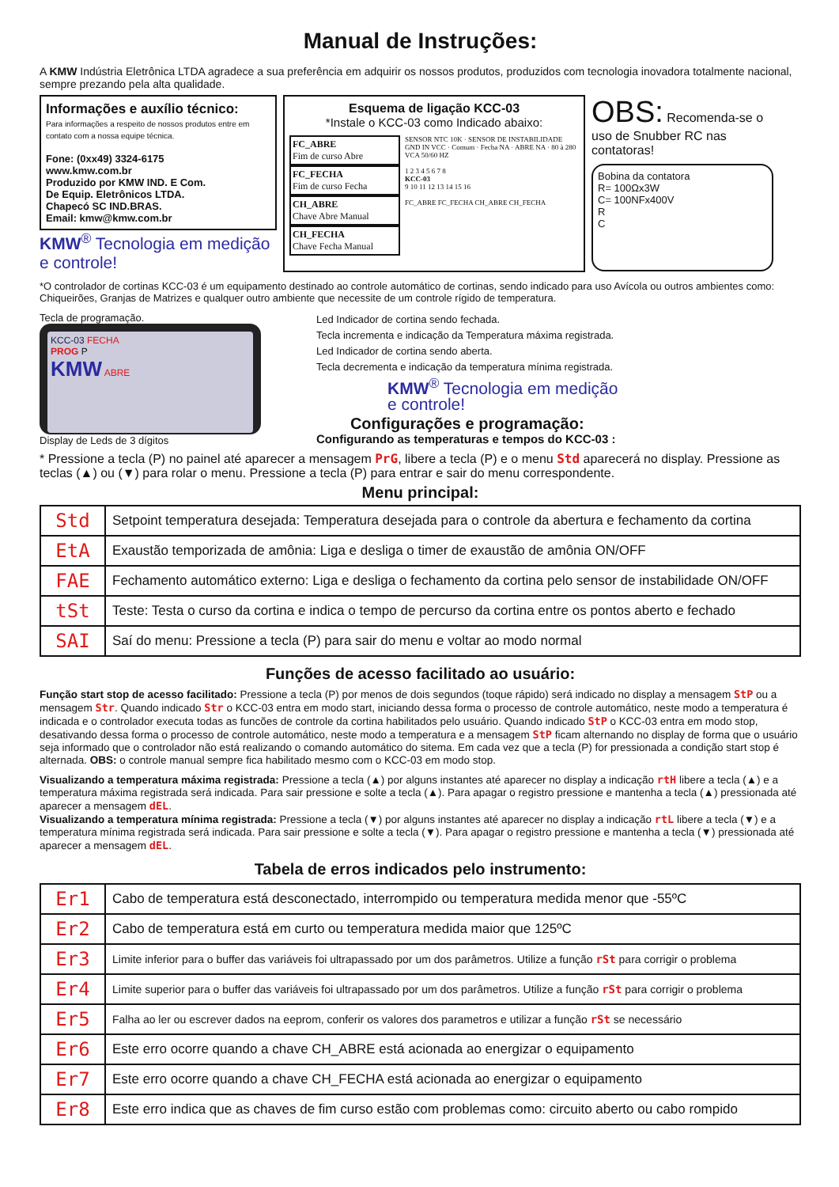Manual de Instruções:
A KMW Indústria Eletrônica LTDA agradece a sua preferência em adquirir os nossos produtos, produzidos com tecnologia inovadora totalmente nacional, sempre prezando pela alta qualidade.
Informações e auxílio técnico:
Para informações a respeito de nossos produtos entre em contato com a nossa equipe técnica.
Fone: (0xx49) 3324-6175
www.kmw.com.br
Produzido por KMW IND. E Com.
De Equip. Eletrônicos LTDA.
Chapecó SC IND.BRAS.
Email: kmw@kmw.com.br
KMW<sup>®</sup> Tecnologia em medição e controle!
Esquema de ligação KCC-03
*Instale o KCC-03 como Indicado abaixo:
FC_ABRE
Fim de curso Abre
FC_FECHA
Fim de curso Fecha
CH_ABRE
Chave Abre Manual
CH_FECHA
Chave Fecha Manual
SENSOR NTC 10K · SENSOR DE INSTABILIDADE GND IN VCC · Comum · Fecha NA · ABRE NA · 80 à 280 VCA 50/60 HZ
1 2 3 4 5 6 7 8
KCC-03
9 10 11 12 13 14 15 16
FC_ABRE FC_FECHA CH_ABRE CH_FECHA
OBS: Recomenda-se o uso de Snubber RC nas contatoras!
Bobina da contatora
R= 100Ωx3W
C= 100NFx400V
R
C
*O controlador de cortinas KCC-03 é um equipamento destinado ao controle automático de cortinas, sendo indicado para uso Avícola ou outros ambientes como: Chiqueirões, Granjas de Matrizes e qualquer outro ambiente que necessite de um controle rígido de temperatura.
Tecla de programação.
KCC-03 FECHA
PROG P
KMW ABRE
Display de Leds de 3 dígitos
Led Indicador de cortina sendo fechada.
Tecla incrementa e indicação da Temperatura máxima registrada.
Led Indicador de cortina sendo aberta.
Tecla decrementa e indicação da temperatura mínima registrada.
KMW<sup>®</sup> Tecnologia em medição
e controle!
Configurações e programação:
Configurando as temperaturas e tempos do KCC-03 :
* Pressione a tecla (P) no painel até aparecer a mensagem PrG, libere a tecla (P) e o menu Std aparecerá no display. Pressione as teclas (▲) ou (▼) para rolar o menu. Pressione a tecla (P) para entrar e sair do menu correspondente.
Menu principal:
| Std | Setpoint temperatura desejada: Temperatura desejada para o controle da abertura e fechamento da cortina |
| EtA | Exaustão temporizada de amônia: Liga e desliga o timer de exaustão de amônia ON/OFF |
| FAE | Fechamento automático externo: Liga e desliga o fechamento da cortina pelo sensor de instabilidade ON/OFF |
| tSt | Teste: Testa o curso da cortina e indica o tempo de percurso da cortina entre os pontos aberto e fechado |
| SAI | Saí do menu: Pressione a tecla (P) para sair do menu e voltar ao modo normal |
Funções de acesso facilitado ao usuário:
Função start stop de acesso facilitado: Pressione a tecla (P) por menos de dois segundos (toque rápido) será indicado no display a mensagem StP ou a mensagem Str. Quando indicado Str o KCC-03 entra em modo start, iniciando dessa forma o processo de controle automático, neste modo a temperatura é indicada e o controlador executa todas as funcões de controle da cortina habilitados pelo usuário. Quando indicado StP o KCC-03 entra em modo stop, desativando dessa forma o processo de controle automático, neste modo a temperatura e a mensagem StP ficam alternando no display de forma que o usuário seja informado que o controlador não está realizando o comando automático do sitema. Em cada vez que a tecla (P) for pressionada a condição start stop é alternada. OBS: o controle manual sempre fica habilitado mesmo com o KCC-03 em modo stop.
Visualizando a temperatura máxima registrada: Pressione a tecla (▲) por alguns instantes até aparecer no display a indicação rtH libere a tecla (▲) e a temperatura máxima registrada será indicada. Para sair pressione e solte a tecla (▲). Para apagar o registro pressione e mantenha a tecla (▲) pressionada até aparecer a mensagem dEL.
Visualizando a temperatura mínima registrada: Pressione a tecla (▼) por alguns instantes até aparecer no display a indicação rtL libere a tecla (▼) e a temperatura mínima registrada será indicada. Para sair pressione e solte a tecla (▼). Para apagar o registro pressione e mantenha a tecla (▼) pressionada até aparecer a mensagem dEL.
Tabela de erros indicados pelo instrumento:
| Er1 | Cabo de temperatura está desconectado, interrompido ou temperatura medida menor que -55ºC |
| Er2 | Cabo de temperatura está em curto ou temperatura medida maior que 125ºC |
| Er3 | Limite inferior para o buffer das variáveis foi ultrapassado por um dos parâmetros. Utilize a função rSt para corrigir o problema |
| Er4 | Limite superior para o buffer das variáveis foi ultrapassado por um dos parâmetros. Utilize a função rSt para corrigir o problema |
| Er5 | Falha ao ler ou escrever dados na eeprom, conferir os valores dos parametros e utilizar a função rSt se necessário |
| Er6 | Este erro ocorre quando a chave CH_ABRE está acionada ao energizar o equipamento |
| Er7 | Este erro ocorre quando a chave CH_FECHA está acionada ao energizar o equipamento |
| Er8 | Este erro indica que as chaves de fim curso estão com problemas como: circuito aberto ou cabo rompido |